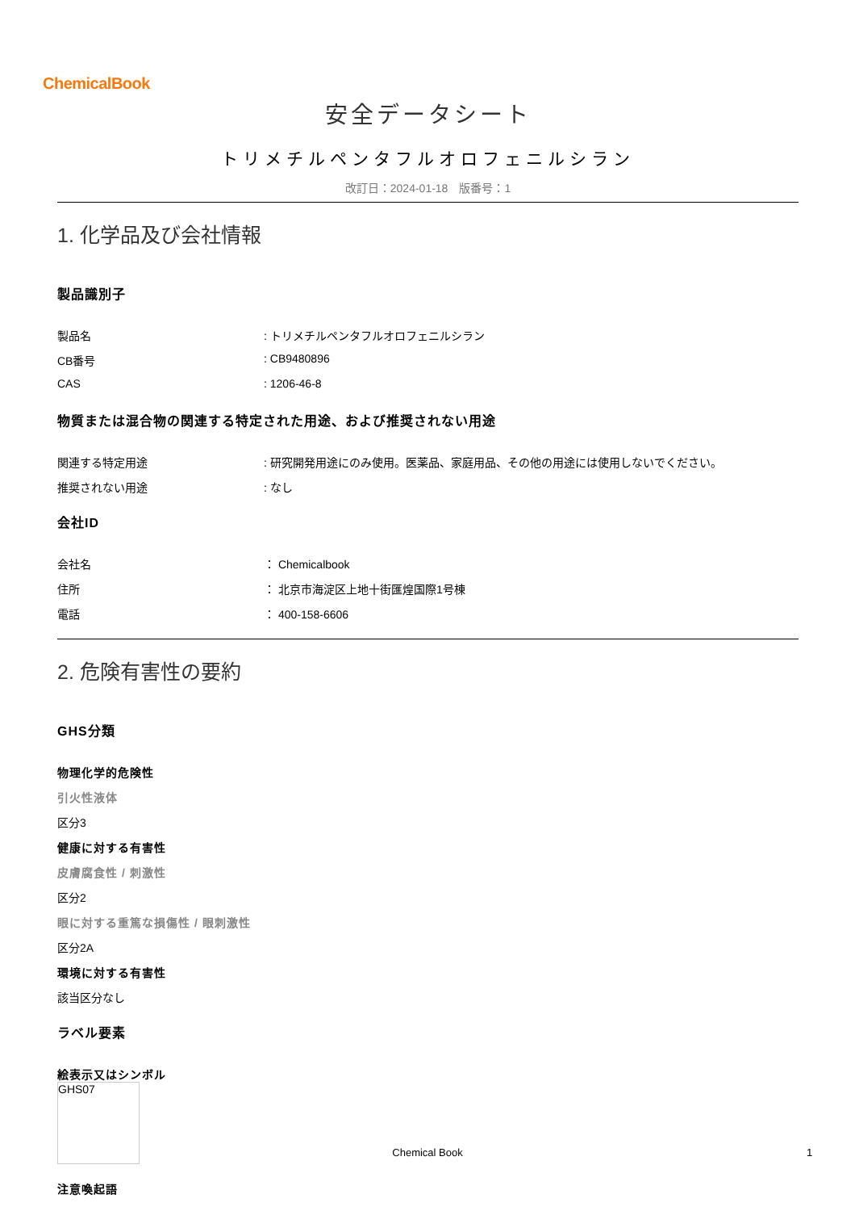ChemicalBook
安全データシート
トリメチルペンタフルオロフェニルシラン
改訂日：2024-01-18　版番号：1
1. 化学品及び会社情報
製品識別子
製品名 : トリメチルペンタフルオロフェニルシラン
CB番号 : CB9480896
CAS : 1206-46-8
物質または混合物の関連する特定された用途、および推奨されない用途
関連する特定用途 : 研究開発用途にのみ使用。医薬品、家庭用品、その他の用途には使用しないでください。
推奨されない用途 : なし
会社ID
会社名 ： Chemicalbook
住所 ： 北京市海淀区上地十街匯煌国際1号棟
電話 ： 400-158-6606
2. 危険有害性の要約
GHS分類
物理化学的危険性
引火性液体
区分3
健康に対する有害性
皮膚腐食性 / 刺激性
区分2
眼に対する重篤な損傷性 / 眼刺激性
区分2A
環境に対する有害性
該当区分なし
ラベル要素
絵表示又はシンボル
GHS07
注意喚起語
Chemical Book 1